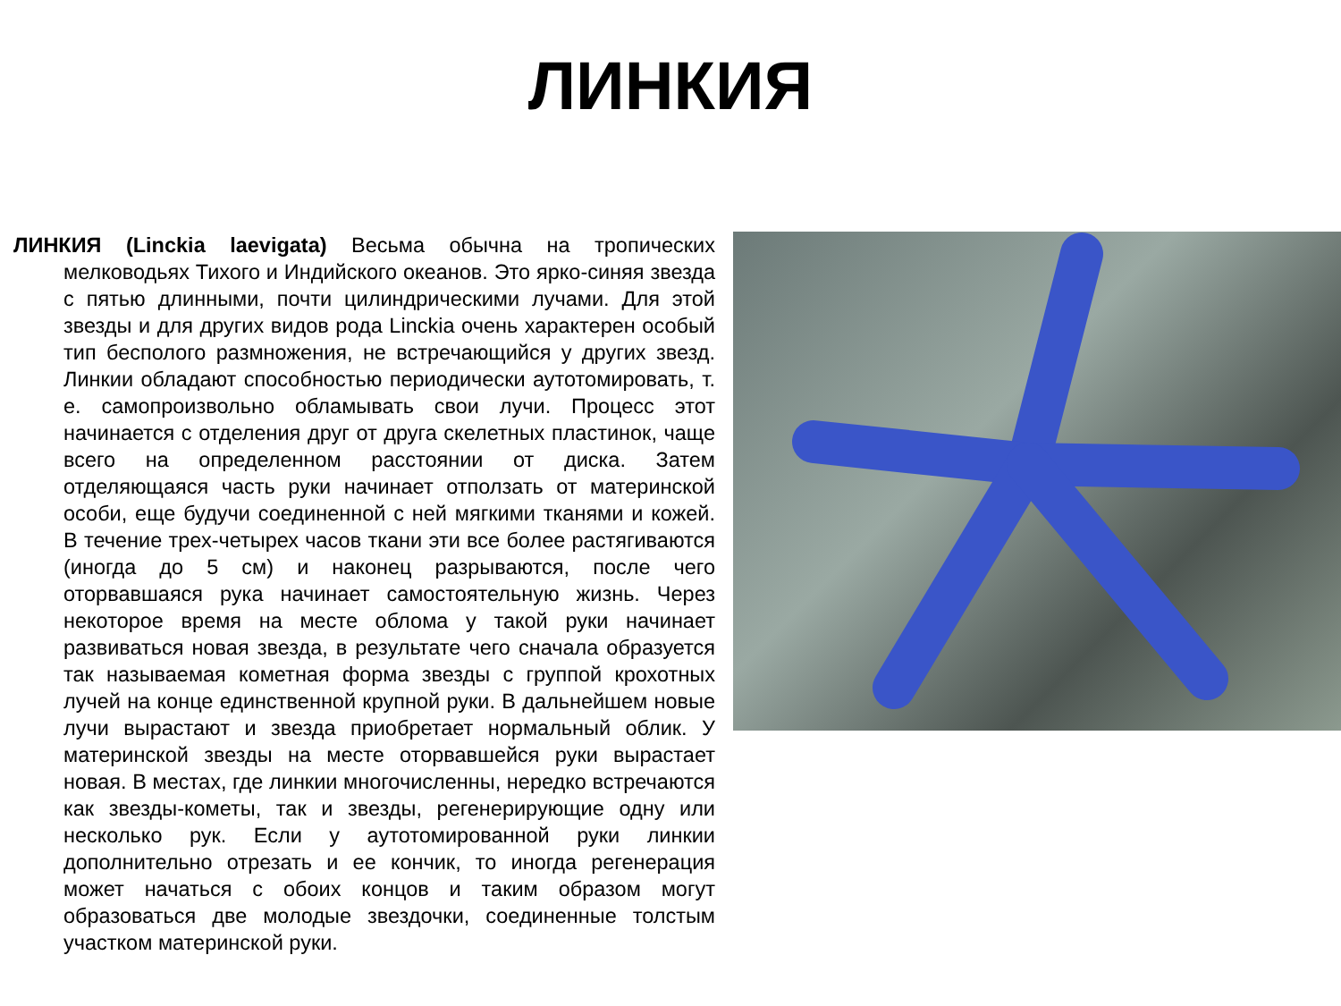ЛИНКИЯ
ЛИНКИЯ (Linckia laevigata) Весьма обычна на тропических мелководьях Тихого и Индийского океанов. Это ярко-синяя звезда с пятью длинными, почти цилиндрическими лучами. Для этой звезды и для других видов рода Linckia очень характерен особый тип бесполого размножения, не встречающийся у других звезд. Линкии обладают способностью периодически аутотомировать, т. е. самопроизвольно обламывать свои лучи. Процесс этот начинается с отделения друг от друга скелетных пластинок, чаще всего на определенном расстоянии от диска. Затем отделяющаяся часть руки начинает отползать от материнской особи, еще будучи соединенной с ней мягкими тканями и кожей. В течение трех-четырех часов ткани эти все более растягиваются (иногда до 5 см) и наконец разрываются, после чего оторвавшаяся рука начинает самостоятельную жизнь. Через некоторое время на месте облома у такой руки начинает развиваться новая звезда, в результате чего сначала образуется так называемая кометная форма звезды с группой крохотных лучей на конце единственной крупной руки. В дальнейшем новые лучи вырастают и звезда приобретает нормальный облик. У материнской звезды на месте оторвавшейся руки вырастает новая. В местах, где линкии многочисленны, нередко встречаются как звезды-кометы, так и звезды, регенерирующие одну или несколько рук. Если у аутотомированной руки линкии дополнительно отрезать и ее кончик, то иногда регенерация может начаться с обоих концов и таким образом могут образоваться две молодые звездочки, соединенные толстым участком материнской руки.